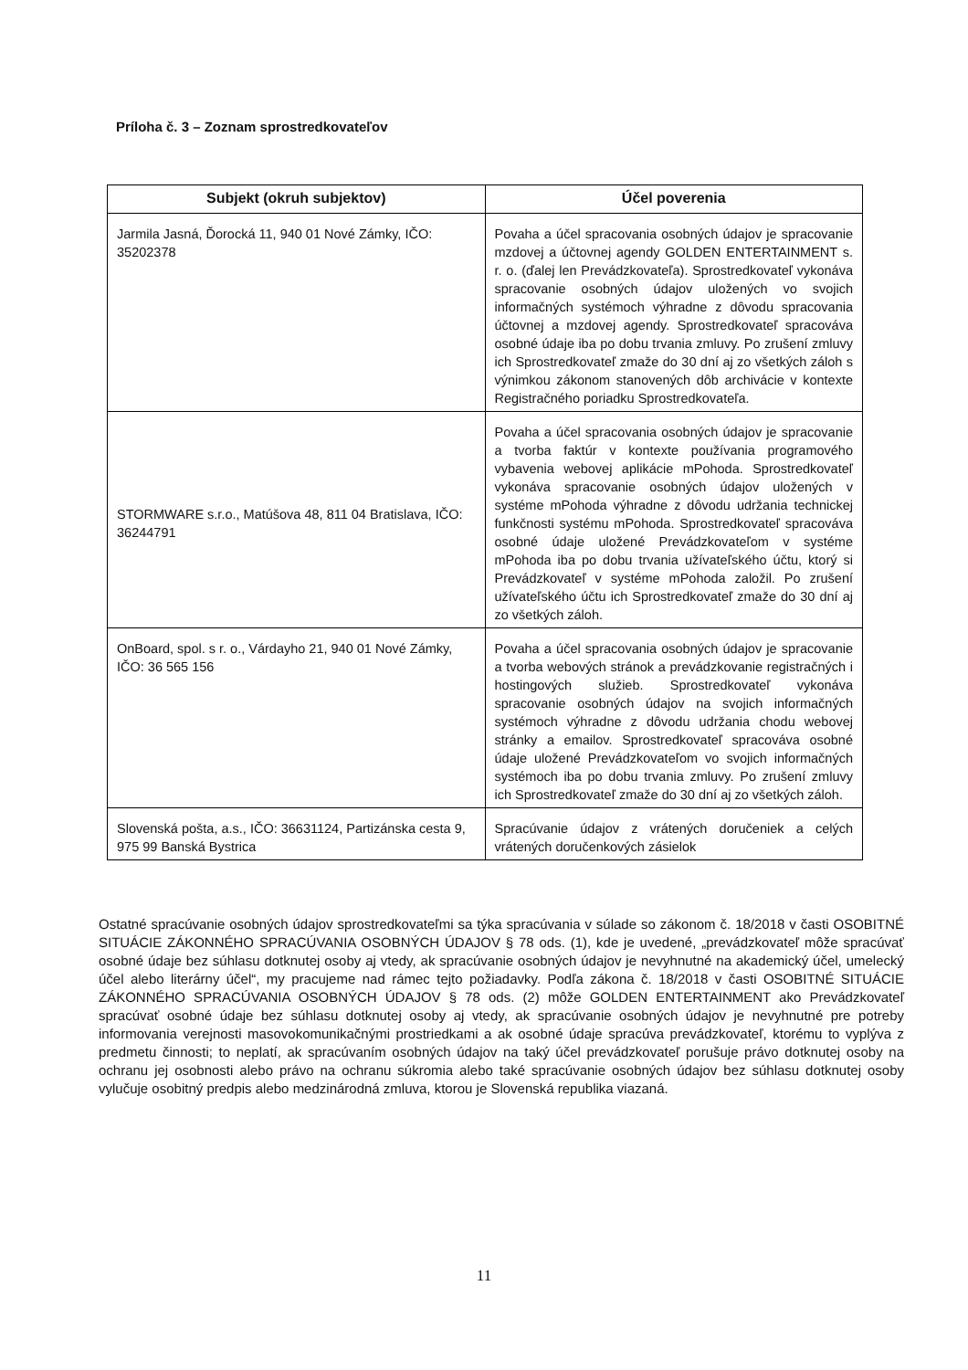Príloha č. 3 – Zoznam sprostredkovateľov
| Subjekt (okruh subjektov) | Účel poverenia |
| --- | --- |
| Jarmila Jasná, Ďorocká 11, 940 01 Nové Zámky, IČO: 35202378 | Povaha a účel spracovania osobných údajov je spracovanie mzdovej a účtovnej agendy GOLDEN ENTERTAINMENT s. r. o. (ďalej len Prevádzkovateľa). Sprostredkovateľ vykonáva spracovanie osobných údajov uložených vo svojich informačných systémoch výhradne z dôvodu spracovania účtovnej a mzdovej agendy. Sprostredkovateľ spracováva osobné údaje iba po dobu trvania zmluvy. Po zrušení zmluvy ich Sprostredkovateľ zmaže do 30 dní aj zo všetkých záloh s výnimkou zákonom stanovených dôb archivácie v kontexte Registračného poriadku Sprostredkovateľa. |
| STORMWARE s.r.o., Matúšova 48, 811 04 Bratislava, IČO: 36244791 | Povaha a účel spracovania osobných údajov je spracovanie a tvorba faktúr v kontexte používania programového vybavenia webovej aplikácie mPohoda. Sprostredkovateľ vykonáva spracovanie osobných údajov uložených v systéme mPohoda výhradne z dôvodu udržania technickej funkčnosti systému mPohoda. Sprostredkovateľ spracováva osobné údaje uložené Prevádzkovateľom v systéme mPohoda iba po dobu trvania užívateľského účtu, ktorý si Prevádzkovateľ v systéme mPohoda založil. Po zrušení užívateľského účtu ich Sprostredkovateľ zmaže do 30 dní aj zo všetkých záloh. |
| OnBoard, spol. s r. o., Várdayho 21, 940 01 Nové Zámky, IČO: 36 565 156 | Povaha a účel spracovania osobných údajov je spracovanie a tvorba webových stránok a prevádzkovanie registračných i hostingových služieb. Sprostredkovateľ vykonáva spracovanie osobných údajov na svojich informačných systémoch výhradne z dôvodu udržania chodu webovej stránky a emailov. Sprostredkovateľ spracováva osobné údaje uložené Prevádzkovateľom vo svojich informačných systémoch iba po dobu trvania zmluvy. Po zrušení zmluvy ich Sprostredkovateľ zmaže do 30 dní aj zo všetkých záloh. |
| Slovenská pošta, a.s., IČO: 36631124, Partizánska cesta 9, 975 99 Banská Bystrica | Spracúvanie údajov z vrátených doručeniek a celých vrátených doručenkových zásielok |
Ostatné spracúvanie osobných údajov sprostredkovateľmi sa týka spracúvania v súlade so zákonom č. 18/2018 v časti OSOBITNÉ SITUÁCIE ZÁKONNÉHO SPRACÚVANIA OSOBNÝCH ÚDAJOV § 78 ods. (1), kde je uvedené, „prevádzkovateľ môže spracúvať osobné údaje bez súhlasu dotknutej osoby aj vtedy, ak spracúvanie osobných údajov je nevyhnutné na akademický účel, umelecký účel alebo literárny účel“, my pracujeme nad rámec tejto požiadavky. Podľa zákona č. 18/2018 v časti OSOBITNÉ SITUÁCIE ZÁKONNÉHO SPRACÚVANIA OSOBNÝCH ÚDAJOV § 78 ods. (2) môže GOLDEN ENTERTAINMENT ako Prevádzkovateľ spracúvať osobné údaje bez súhlasu dotknutej osoby aj vtedy, ak spracúvanie osobných údajov je nevyhnutné pre potreby informovania verejnosti masovokomunikačnými prostriedkami a ak osobné údaje spracúva prevádzkovateľ, ktorému to vyplýva z predmetu činnosti; to neplatí, ak spracúvaním osobných údajov na taký účel prevádzkovateľ porušuje právo dotknutej osoby na ochranu jej osobnosti alebo právo na ochranu súkromia alebo také spracúvanie osobných údajov bez súhlasu dotknutej osoby vylučuje osobitný predpis alebo medzinárodná zmluva, ktorou je Slovenská republika viazaná.
11